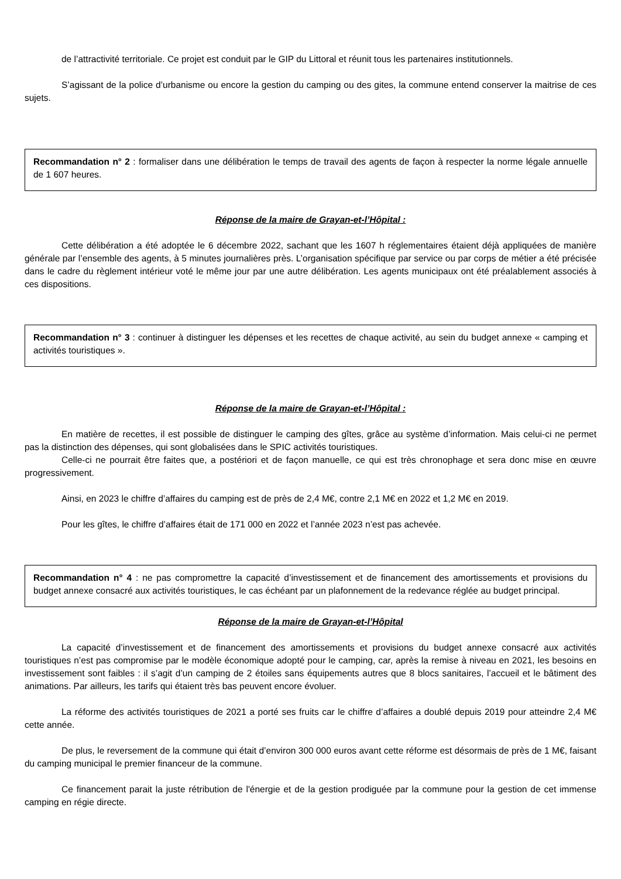de l’attractivité territoriale. Ce projet est conduit par le GIP du Littoral et réunit tous les partenaires institutionnels.
S’agissant de la police d’urbanisme ou encore la gestion du camping ou des gites, la commune entend conserver la maitrise de ces sujets.
Recommandation n° 2 : formaliser dans une délibération le temps de travail des agents de façon à respecter la norme légale annuelle de 1 607 heures.
Réponse de la maire de Grayan-et-l’Hôpital :
Cette délibération a été adoptée le 6 décembre 2022, sachant que les 1607 h réglementaires étaient déjà appliquées de manière générale par l’ensemble des agents, à 5 minutes journalières près. L’organisation spécifique par service ou par corps de métier a été précisée dans le cadre du règlement intérieur voté le même jour par une autre délibération. Les agents municipaux ont été préalablement associés à ces dispositions.
Recommandation n° 3 : continuer à distinguer les dépenses et les recettes de chaque activité, au sein du budget annexe « camping et activités touristiques ».
Réponse de la maire de Grayan-et-l’Hôpital :
En matière de recettes, il est possible de distinguer le camping des gîtes, grâce au système d’information. Mais celui-ci ne permet pas la distinction des dépenses, qui sont globalisées dans le SPIC activités touristiques.
Celle-ci ne pourrait être faites que, a postériori et de façon manuelle, ce qui est très chronophage et sera donc mise en œuvre progressivement.
Ainsi, en 2023 le chiffre d’affaires du camping est de près de 2,4 M€, contre 2,1 M€ en 2022 et 1,2 M€ en 2019.
Pour les gîtes, le chiffre d’affaires était de 171 000 en 2022 et l’année 2023 n’est pas achevée.
Recommandation n° 4 : ne pas compromettre la capacité d’investissement et de financement des amortissements et provisions du budget annexe consacré aux activités touristiques, le cas échéant par un plafonnement de la redevance réglée au budget principal.
Réponse de la maire de Grayan-et-l’Hôpital
La capacité d’investissement et de financement des amortissements et provisions du budget annexe consacré aux activités touristiques n’est pas compromise par le modèle économique adopté pour le camping, car, après la remise à niveau en 2021, les besoins en investissement sont faibles : il s’agit d’un camping de 2 étoiles sans équipements autres que 8 blocs sanitaires, l’accueil et le bâtiment des animations. Par ailleurs, les tarifs qui étaient très bas peuvent encore évoluer.
La réforme des activités touristiques de 2021 a porté ses fruits car le chiffre d’affaires a doublé depuis 2019 pour atteindre 2,4 M€ cette année.
De plus, le reversement de la commune qui était d’environ 300 000 euros avant cette réforme est désormais de près de 1 M€, faisant du camping municipal le premier financeur de la commune.
Ce financement parait la juste rétribution de l'énergie et de la gestion prodiguée par la commune pour la gestion de cet immense camping en régie directe.